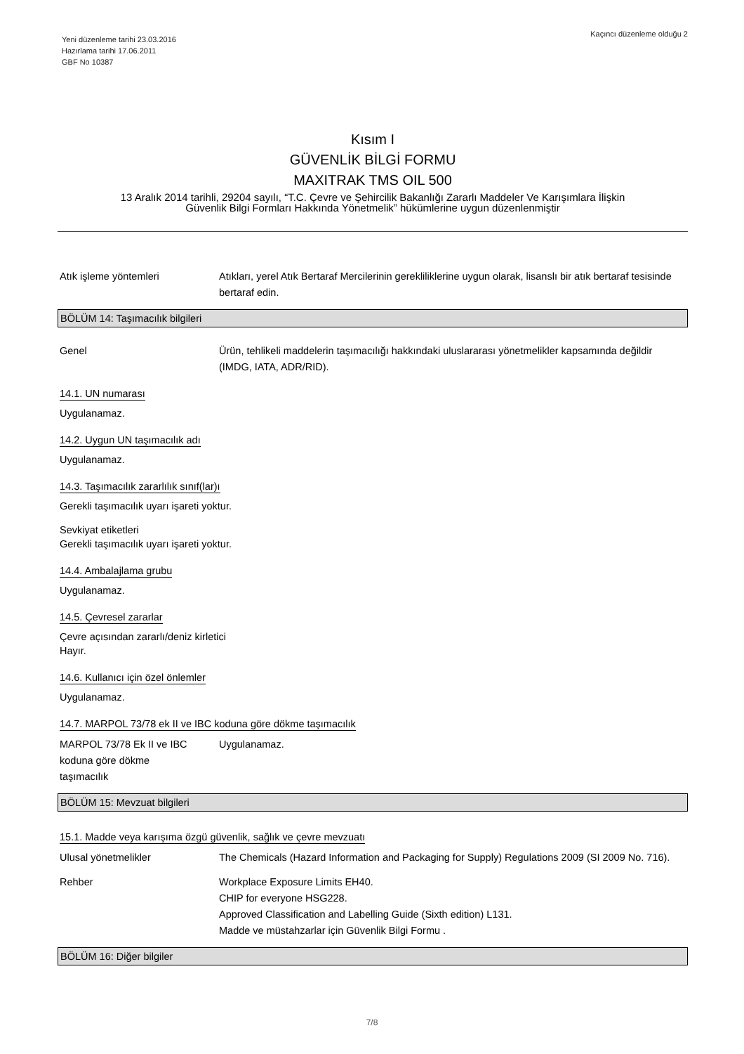Yeni düzenleme tarihi 23.03.2016
Hazırlama tarihi 17.06.2011
GBF No 10387
Kaçıncı düzenleme olduğu 2
Kısım I
GÜVENLİK BİLGİ FORMU
MAXITRAK TMS OIL 500
13 Aralık 2014 tarihli, 29204 sayılı, “T.C. Çevre ve Şehircilik Bakanlığı Zararlı Maddeler Ve Karışımlara İlişkin
Güvenlik Bilgi Formları Hakkında Yönetmelik” hükümlerine uygun düzenlenmiştir
Atık işleme yöntemleri Atıkları, yerel Atık Bertaraf Mercilerinin gerekliliklerine uygun olarak, lisanslı bir atık bertaraf tesisinde bertaraf edin.
BÖLÜM 14: Taşımacılık bilgileri
Genel Ürün, tehlikeli maddelerin taşımacılığı hakkındaki uluslararası yönetmelikler kapsamında değildir (IMDG, IATA, ADR/RID).
14.1. UN numarası
Uygulanamaz.
14.2. Uygun UN taşımacılık adı
Uygulanamaz.
14.3. Taşımacılık zararlılık sınıf(lar)ı
Gerekli taşımacılık uyarı işareti yoktur.
Sevkiyat etiketleri
Gerekli taşımacılık uyarı işareti yoktur.
14.4. Ambalajlama grubu
Uygulanamaz.
14.5. Çevresel zararlar
Çevre açısından zararlı/deniz kirletici
Hayır.
14.6. Kullanıcı için özel önlemler
Uygulanamaz.
14.7. MARPOL 73/78 ek II ve IBC koduna göre dökme taşımacılık
MARPOL 73/78 Ek II ve IBC
koduna göre dökme
taşımacılık
Uygulanamaz.
BÖLÜM 15: Mevzuat bilgileri
15.1. Madde veya karışıma özgü güvenlik, sağlık ve çevre mevzuatı
Ulusal yönetmelikler The Chemicals (Hazard Information and Packaging for Supply) Regulations 2009 (SI 2009 No. 716).
Rehber Workplace Exposure Limits EH40.
CHIP for everyone HSG228.
Approved Classification and Labelling Guide (Sixth edition) L131.
Madde ve müstahzarlar için Güvenlik Bilgi Formu .
BÖLÜM 16: Diğer bilgiler
7/8